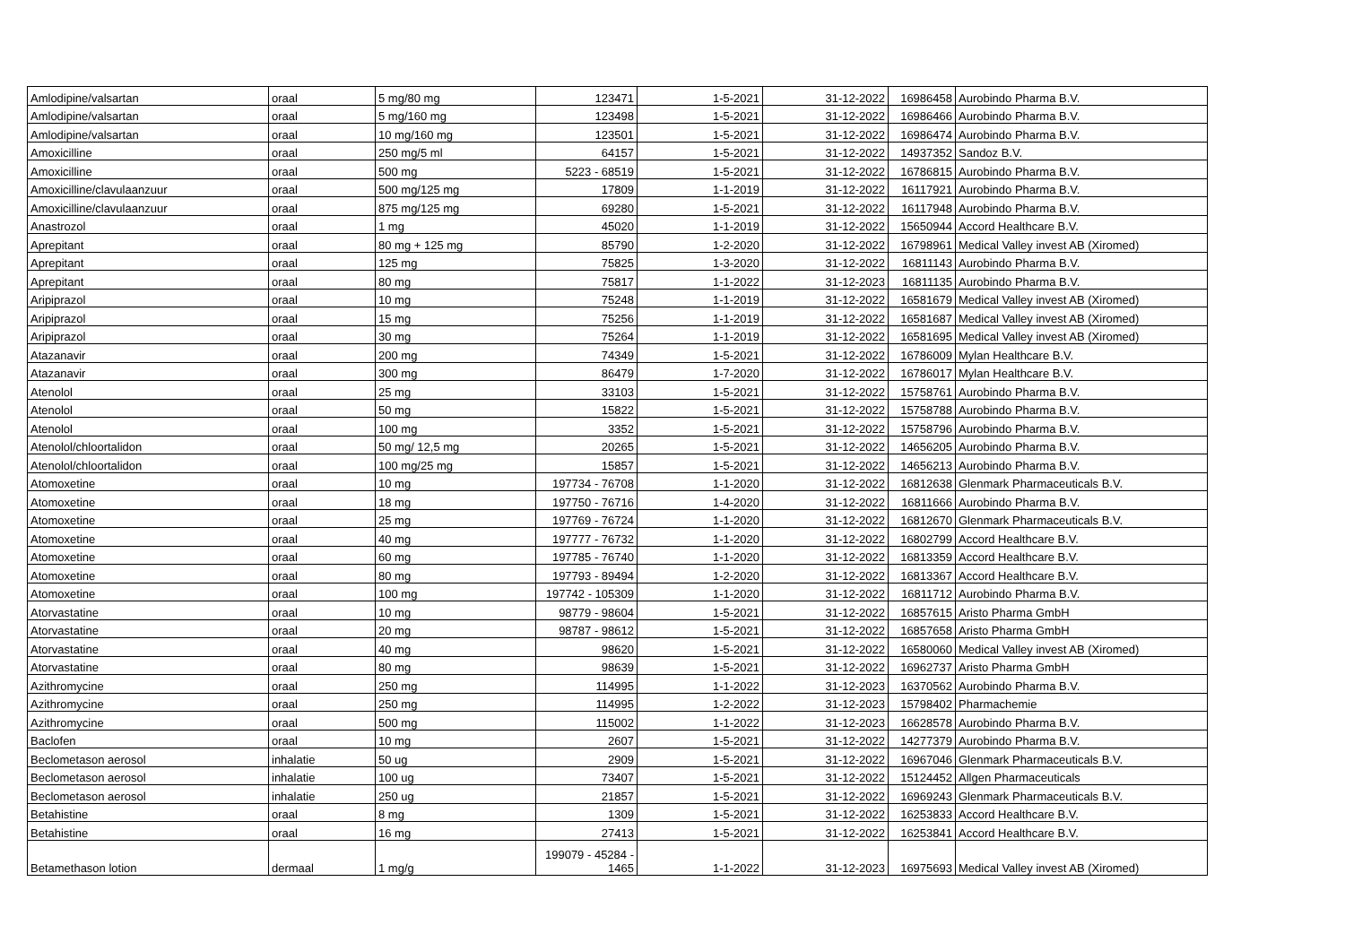| Amlodipine/valsartan | oraal | 5 mg/80 mg | 123471 | 1-5-2021 | 31-12-2022 | 16986458 | Aurobindo Pharma B.V. |
| Amlodipine/valsartan | oraal | 5 mg/160 mg | 123498 | 1-5-2021 | 31-12-2022 | 16986466 | Aurobindo Pharma B.V. |
| Amlodipine/valsartan | oraal | 10 mg/160 mg | 123501 | 1-5-2021 | 31-12-2022 | 16986474 | Aurobindo Pharma B.V. |
| Amoxicilline | oraal | 250 mg/5 ml | 64157 | 1-5-2021 | 31-12-2022 | 14937352 | Sandoz B.V. |
| Amoxicilline | oraal | 500 mg | 5223 - 68519 | 1-5-2021 | 31-12-2022 | 16786815 | Aurobindo Pharma B.V. |
| Amoxicilline/clavulaanzuur | oraal | 500 mg/125 mg | 17809 | 1-1-2019 | 31-12-2022 | 16117921 | Aurobindo Pharma B.V. |
| Amoxicilline/clavulaanzuur | oraal | 875 mg/125 mg | 69280 | 1-5-2021 | 31-12-2022 | 16117948 | Aurobindo Pharma B.V. |
| Anastrozol | oraal | 1 mg | 45020 | 1-1-2019 | 31-12-2022 | 15650944 | Accord Healthcare B.V. |
| Aprepitant | oraal | 80 mg + 125 mg | 85790 | 1-2-2020 | 31-12-2022 | 16798961 | Medical Valley invest AB (Xiromed) |
| Aprepitant | oraal | 125 mg | 75825 | 1-3-2020 | 31-12-2022 | 16811143 | Aurobindo Pharma B.V. |
| Aprepitant | oraal | 80 mg | 75817 | 1-1-2022 | 31-12-2023 | 16811135 | Aurobindo Pharma B.V. |
| Aripiprazol | oraal | 10 mg | 75248 | 1-1-2019 | 31-12-2022 | 16581679 | Medical Valley invest AB (Xiromed) |
| Aripiprazol | oraal | 15 mg | 75256 | 1-1-2019 | 31-12-2022 | 16581687 | Medical Valley invest AB (Xiromed) |
| Aripiprazol | oraal | 30 mg | 75264 | 1-1-2019 | 31-12-2022 | 16581695 | Medical Valley invest AB (Xiromed) |
| Atazanavir | oraal | 200 mg | 74349 | 1-5-2021 | 31-12-2022 | 16786009 | Mylan Healthcare B.V. |
| Atazanavir | oraal | 300 mg | 86479 | 1-7-2020 | 31-12-2022 | 16786017 | Mylan Healthcare B.V. |
| Atenolol | oraal | 25 mg | 33103 | 1-5-2021 | 31-12-2022 | 15758761 | Aurobindo Pharma B.V. |
| Atenolol | oraal | 50 mg | 15822 | 1-5-2021 | 31-12-2022 | 15758788 | Aurobindo Pharma B.V. |
| Atenolol | oraal | 100 mg | 3352 | 1-5-2021 | 31-12-2022 | 15758796 | Aurobindo Pharma B.V. |
| Atenolol/chloortalidon | oraal | 50 mg/ 12,5 mg | 20265 | 1-5-2021 | 31-12-2022 | 14656205 | Aurobindo Pharma B.V. |
| Atenolol/chloortalidon | oraal | 100 mg/25 mg | 15857 | 1-5-2021 | 31-12-2022 | 14656213 | Aurobindo Pharma B.V. |
| Atomoxetine | oraal | 10 mg | 197734 - 76708 | 1-1-2020 | 31-12-2022 | 16812638 | Glenmark Pharmaceuticals B.V. |
| Atomoxetine | oraal | 18 mg | 197750 - 76716 | 1-4-2020 | 31-12-2022 | 16811666 | Aurobindo Pharma B.V. |
| Atomoxetine | oraal | 25 mg | 197769 - 76724 | 1-1-2020 | 31-12-2022 | 16812670 | Glenmark Pharmaceuticals B.V. |
| Atomoxetine | oraal | 40 mg | 197777 - 76732 | 1-1-2020 | 31-12-2022 | 16802799 | Accord Healthcare B.V. |
| Atomoxetine | oraal | 60 mg | 197785 - 76740 | 1-1-2020 | 31-12-2022 | 16813359 | Accord Healthcare B.V. |
| Atomoxetine | oraal | 80 mg | 197793 - 89494 | 1-2-2020 | 31-12-2022 | 16813367 | Accord Healthcare B.V. |
| Atomoxetine | oraal | 100 mg | 197742 - 105309 | 1-1-2020 | 31-12-2022 | 16811712 | Aurobindo Pharma B.V. |
| Atorvastatine | oraal | 10 mg | 98779 - 98604 | 1-5-2021 | 31-12-2022 | 16857615 | Aristo Pharma GmbH |
| Atorvastatine | oraal | 20 mg | 98787 - 98612 | 1-5-2021 | 31-12-2022 | 16857658 | Aristo Pharma GmbH |
| Atorvastatine | oraal | 40 mg | 98620 | 1-5-2021 | 31-12-2022 | 16580060 | Medical Valley invest AB (Xiromed) |
| Atorvastatine | oraal | 80 mg | 98639 | 1-5-2021 | 31-12-2022 | 16962737 | Aristo Pharma GmbH |
| Azithromycine | oraal | 250 mg | 114995 | 1-1-2022 | 31-12-2023 | 16370562 | Aurobindo Pharma B.V. |
| Azithromycine | oraal | 250 mg | 114995 | 1-2-2022 | 31-12-2023 | 15798402 | Pharmachemie |
| Azithromycine | oraal | 500 mg | 115002 | 1-1-2022 | 31-12-2023 | 16628578 | Aurobindo Pharma B.V. |
| Baclofen | oraal | 10 mg | 2607 | 1-5-2021 | 31-12-2022 | 14277379 | Aurobindo Pharma B.V. |
| Beclometason aerosol | inhalatie | 50 ug | 2909 | 1-5-2021 | 31-12-2022 | 16967046 | Glenmark Pharmaceuticals B.V. |
| Beclometason aerosol | inhalatie | 100 ug | 73407 | 1-5-2021 | 31-12-2022 | 15124452 | Allgen Pharmaceuticals |
| Beclometason aerosol | inhalatie | 250 ug | 21857 | 1-5-2021 | 31-12-2022 | 16969243 | Glenmark Pharmaceuticals B.V. |
| Betahistine | oraal | 8 mg | 1309 | 1-5-2021 | 31-12-2022 | 16253833 | Accord Healthcare B.V. |
| Betahistine | oraal | 16 mg | 27413 | 1-5-2021 | 31-12-2022 | 16253841 | Accord Healthcare B.V. |
| Betamethason lotion | dermaal | 1 mg/g | 199079 - 45284 - 1465 | 1-1-2022 | 31-12-2023 | 16975693 | Medical Valley invest AB (Xiromed) |